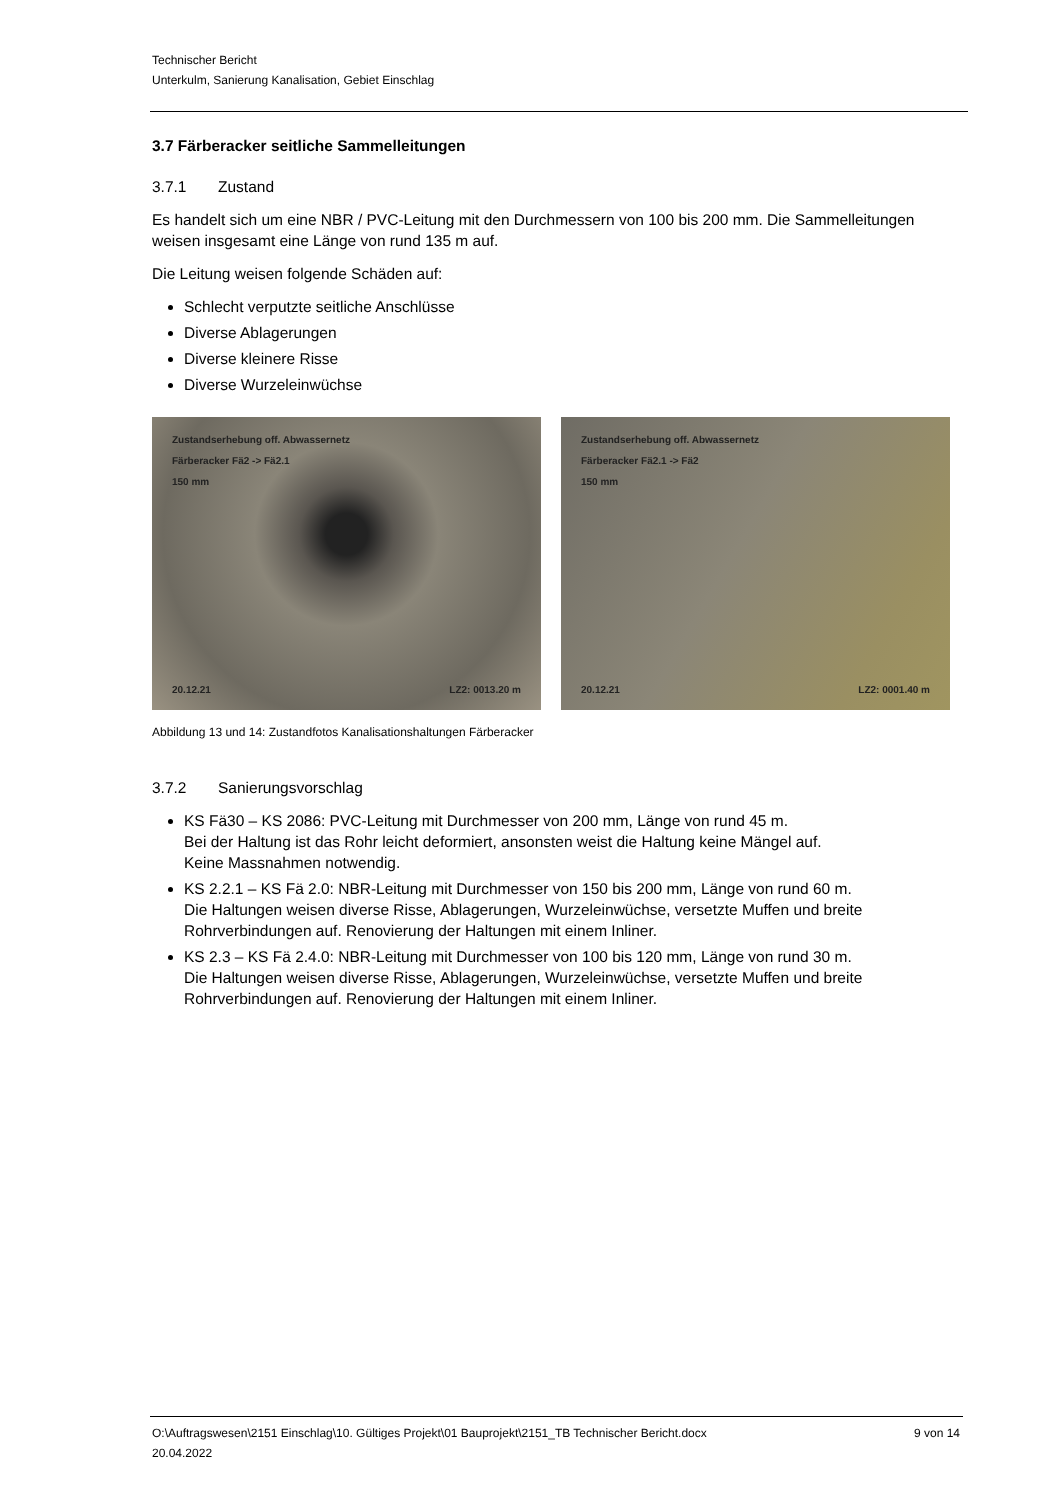Technischer Bericht
Unterkulm, Sanierung Kanalisation, Gebiet Einschlag
3.7 Färberacker seitliche Sammelleitungen
3.7.1 Zustand
Es handelt sich um eine NBR / PVC-Leitung mit den Durchmessern von 100 bis 200 mm. Die Sammelleitungen weisen insgesamt eine Länge von rund 135 m auf.
Die Leitung weisen folgende Schäden auf:
Schlecht verputzte seitliche Anschlüsse
Diverse Ablagerungen
Diverse kleinere Risse
Diverse Wurzeleinwüchse
Zustandserhebung off. Abwassernetz
Färberacker Fä2 -> Fä2.1
150 mm
20.12.21 LZ2: 0013.20 m
Zustandserhebung off. Abwassernetz
Färberacker Fä2.1 -> Fä2
150 mm
20.12.21 LZ2: 0001.40 m
Abbildung 13 und 14: Zustandfotos Kanalisationshaltungen Färberacker
3.7.2 Sanierungsvorschlag
KS Fä30 – KS 2086: PVC-Leitung mit Durchmesser von 200 mm, Länge von rund 45 m.
Bei der Haltung ist das Rohr leicht deformiert, ansonsten weist die Haltung keine Mängel auf.
Keine Massnahmen notwendig.
KS 2.2.1 – KS Fä 2.0: NBR-Leitung mit Durchmesser von 150 bis 200 mm, Länge von rund 60 m.
Die Haltungen weisen diverse Risse, Ablagerungen, Wurzeleinwüchse, versetzte Muffen und breite Rohrverbindungen auf. Renovierung der Haltungen mit einem Inliner.
KS 2.3 – KS Fä 2.4.0: NBR-Leitung mit Durchmesser von 100 bis 120 mm, Länge von rund 30 m.
Die Haltungen weisen diverse Risse, Ablagerungen, Wurzeleinwüchse, versetzte Muffen und breite Rohrverbindungen auf. Renovierung der Haltungen mit einem Inliner.
O:\Auftragswesen\2151 Einschlag\10. Gültiges Projekt\01 Bauprojekt\2151_TB Technischer Bericht.docx
20.04.2022 9 von 14